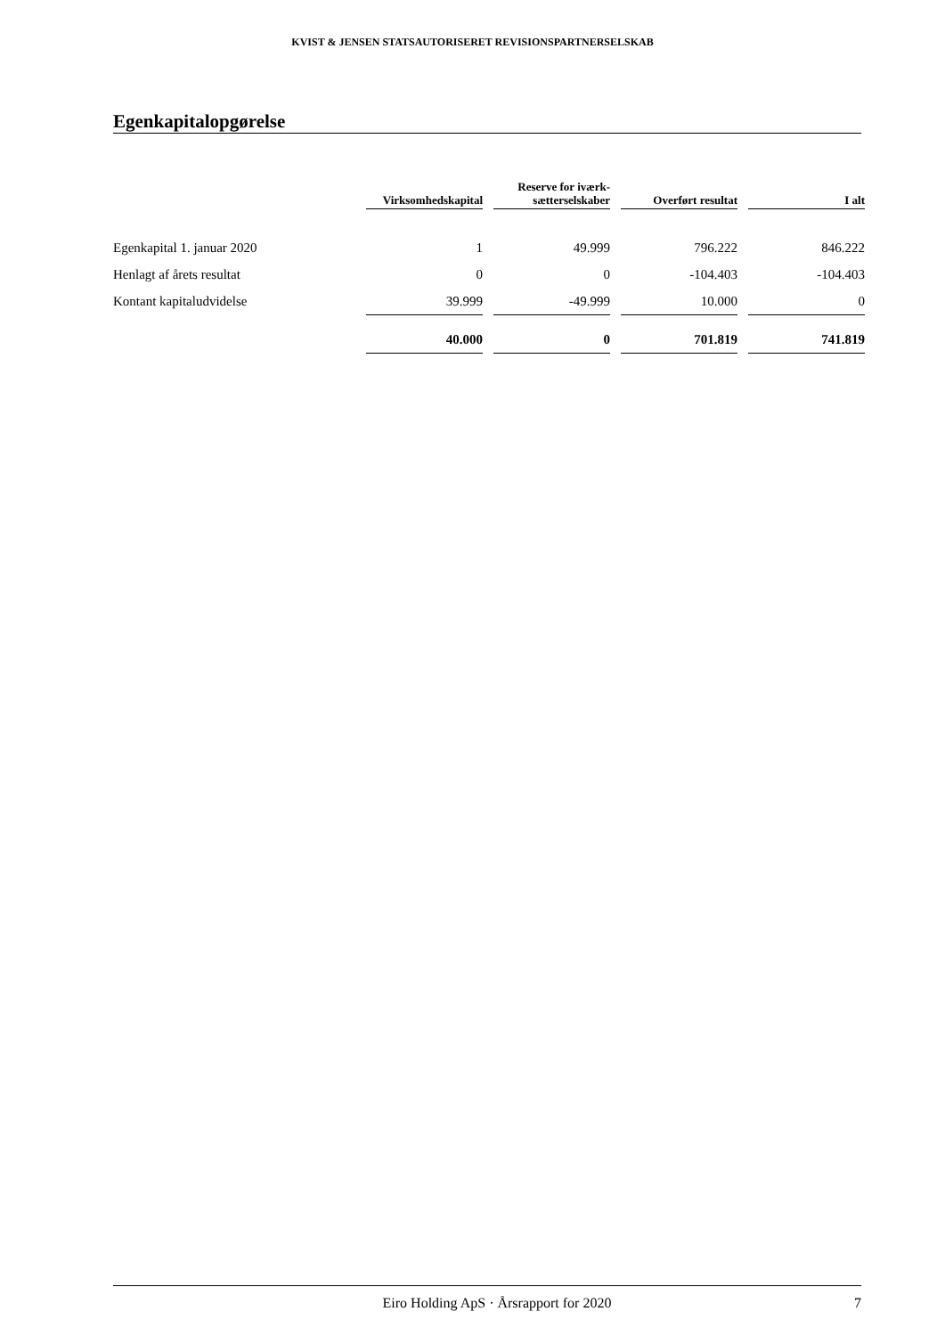KVIST & JENSEN STATSAUTORISERET REVISIONSPARTNERSELSKAB
Egenkapitalopgørelse
| | Virksomhedskapital | | Reserve for iværk- sætterselskaber | | Overført resultat | | I alt |
| --- | --- | --- | --- | --- | --- | --- | --- |
| Egenkapital 1. januar 2020 | 1 | | 49.999 | | 796.222 | | 846.222 |
| Henlagt af årets resultat | 0 | | 0 | | -104.403 | | -104.403 |
| Kontant kapitaludvidelse | 39.999 | | -49.999 | | 10.000 | | 0 |
| | 40.000 | | 0 | | 701.819 | | 741.819 |
Eiro Holding ApS · Årsrapport for 2020 7